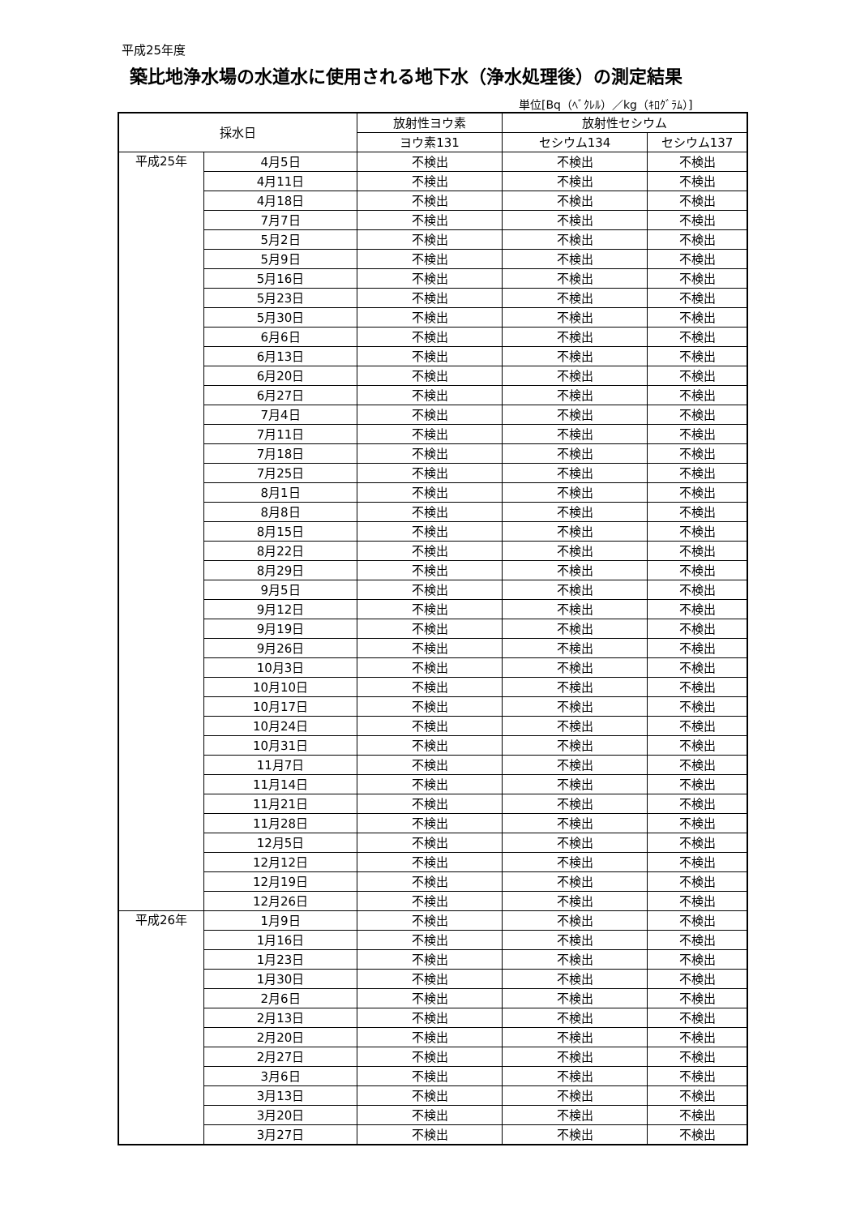平成25年度
築比地浄水場の水道水に使用される地下水（浄水処理後）の測定結果
単位[Bq（ﾍﾞｸﾚﾙ）／kg（ｷﾛｸﾞﾗﾑ）]
| 採水日 | | 放射性ヨウ素 | 放射性セシウム | |
| --- | --- | --- | --- | --- |
| | | ヨウ素131 | セシウム134 | セシウム137 |
| 平成25年 | 4月5日 | 不検出 | 不検出 | 不検出 |
| | 4月11日 | 不検出 | 不検出 | 不検出 |
| | 4月18日 | 不検出 | 不検出 | 不検出 |
| | 7月7日 | 不検出 | 不検出 | 不検出 |
| | 5月2日 | 不検出 | 不検出 | 不検出 |
| | 5月9日 | 不検出 | 不検出 | 不検出 |
| | 5月16日 | 不検出 | 不検出 | 不検出 |
| | 5月23日 | 不検出 | 不検出 | 不検出 |
| | 5月30日 | 不検出 | 不検出 | 不検出 |
| | 6月6日 | 不検出 | 不検出 | 不検出 |
| | 6月13日 | 不検出 | 不検出 | 不検出 |
| | 6月20日 | 不検出 | 不検出 | 不検出 |
| | 6月27日 | 不検出 | 不検出 | 不検出 |
| | 7月4日 | 不検出 | 不検出 | 不検出 |
| | 7月11日 | 不検出 | 不検出 | 不検出 |
| | 7月18日 | 不検出 | 不検出 | 不検出 |
| | 7月25日 | 不検出 | 不検出 | 不検出 |
| | 8月1日 | 不検出 | 不検出 | 不検出 |
| | 8月8日 | 不検出 | 不検出 | 不検出 |
| | 8月15日 | 不検出 | 不検出 | 不検出 |
| | 8月22日 | 不検出 | 不検出 | 不検出 |
| | 8月29日 | 不検出 | 不検出 | 不検出 |
| | 9月5日 | 不検出 | 不検出 | 不検出 |
| | 9月12日 | 不検出 | 不検出 | 不検出 |
| | 9月19日 | 不検出 | 不検出 | 不検出 |
| | 9月26日 | 不検出 | 不検出 | 不検出 |
| | 10月3日 | 不検出 | 不検出 | 不検出 |
| | 10月10日 | 不検出 | 不検出 | 不検出 |
| | 10月17日 | 不検出 | 不検出 | 不検出 |
| | 10月24日 | 不検出 | 不検出 | 不検出 |
| | 10月31日 | 不検出 | 不検出 | 不検出 |
| | 11月7日 | 不検出 | 不検出 | 不検出 |
| | 11月14日 | 不検出 | 不検出 | 不検出 |
| | 11月21日 | 不検出 | 不検出 | 不検出 |
| | 11月28日 | 不検出 | 不検出 | 不検出 |
| | 12月5日 | 不検出 | 不検出 | 不検出 |
| | 12月12日 | 不検出 | 不検出 | 不検出 |
| | 12月19日 | 不検出 | 不検出 | 不検出 |
| | 12月26日 | 不検出 | 不検出 | 不検出 |
| 平成26年 | 1月9日 | 不検出 | 不検出 | 不検出 |
| | 1月16日 | 不検出 | 不検出 | 不検出 |
| | 1月23日 | 不検出 | 不検出 | 不検出 |
| | 1月30日 | 不検出 | 不検出 | 不検出 |
| | 2月6日 | 不検出 | 不検出 | 不検出 |
| | 2月13日 | 不検出 | 不検出 | 不検出 |
| | 2月20日 | 不検出 | 不検出 | 不検出 |
| | 2月27日 | 不検出 | 不検出 | 不検出 |
| | 3月6日 | 不検出 | 不検出 | 不検出 |
| | 3月13日 | 不検出 | 不検出 | 不検出 |
| | 3月20日 | 不検出 | 不検出 | 不検出 |
| | 3月27日 | 不検出 | 不検出 | 不検出 |